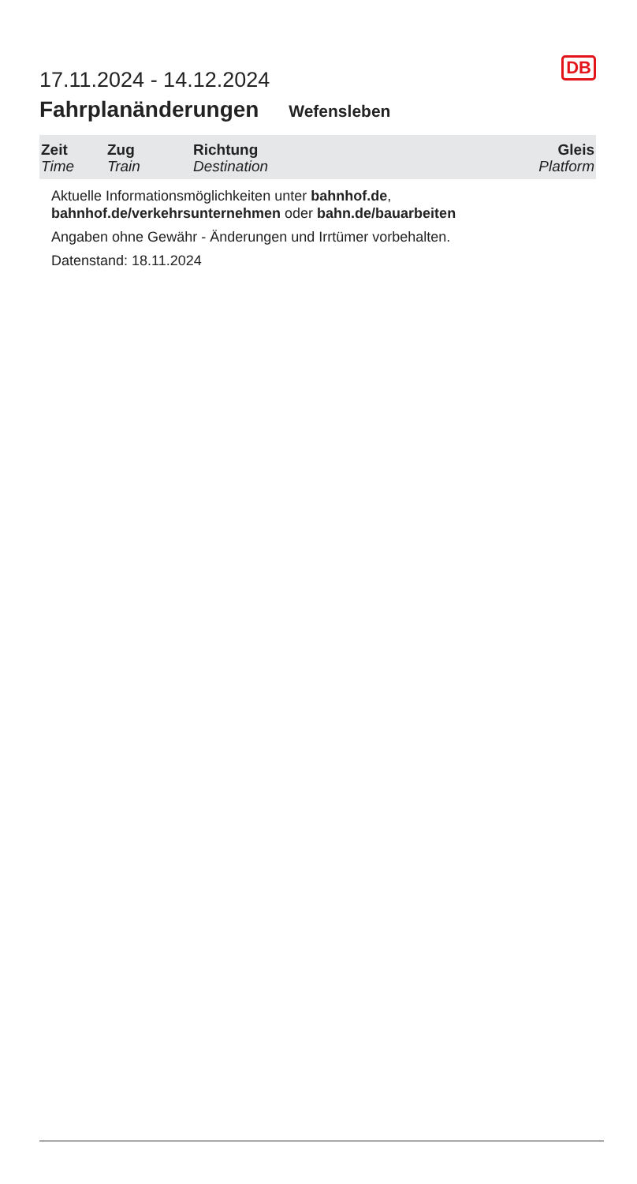17.11.2024 - 14.12.2024
DB
Fahrplanänderungen Wefensleben
| Zeit Time | Zug Train | Richtung Destination | Gleis Platform |
| --- | --- | --- | --- |
Aktuelle Informationsmöglichkeiten unter bahnhof.de, bahnhof.de/verkehrsunternehmen oder bahn.de/bauarbeiten
Angaben ohne Gewähr - Änderungen und Irrtümer vorbehalten.
Datenstand: 18.11.2024